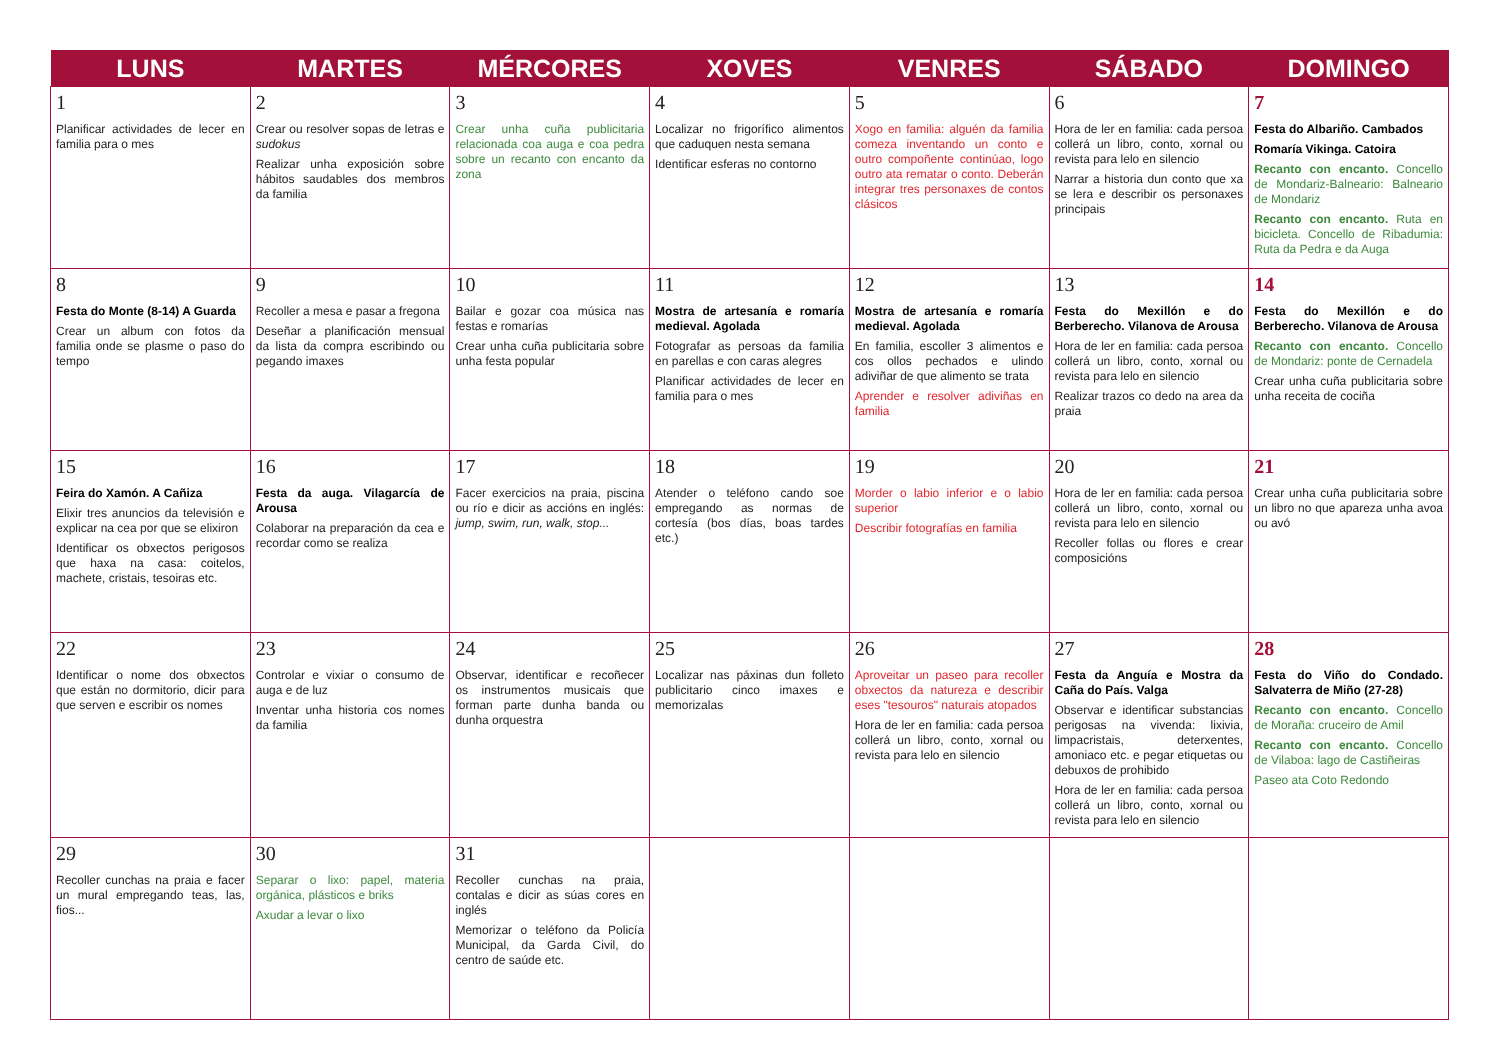| LUNS | MARTES | MÉRCORES | XOVES | VENRES | SÁBADO | DOMINGO |
| --- | --- | --- | --- | --- | --- | --- |
| 1 Planificar actividades de lecer en familia para o mes | 2 Crear ou resolver sopas de letras e sudokus Realizar unha exposición sobre hábitos saudables dos membros da familia | 3 Crear unha cuña publicitaria relacionada coa auga e coa pedra sobre un recanto con encanto da zona | 4 Localizar no frigorífico alimentos que caduquen nesta semana Identificar esferas no contorno | 5 Xogo en familia: alguén da familia comeza inventando un conto e outro compoñente continúao, logo outro ata rematar o conto. Deberán integrar tres personaxes de contos clásicos | 6 Hora de ler en familia: cada persoa collerá un libro, conto, xornal ou revista para lelo en silencio Narrar a historia dun conto que xa se lera e describir os personaxes principais | 7 Festa do Albariño. Cambados Romaría Vikinga. Catoira Recanto con encanto. Concello de Mondariz-Balneario: Balneario de Mondariz Recanto con encanto. Ruta en bicicleta. Concello de Ribadumia: Ruta da Pedra e da Auga |
| 8 Festa do Monte (8-14) A Guarda Crear un album con fotos da familia onde se plasme o paso do tempo | 9 Recoller a mesa e pasar a fregona Deseñar a planificación mensual da lista da compra escribindo ou pegando imaxes | 10 Bailar e gozar coa música nas festas e romarías Crear unha cuña publicitaria sobre unha festa popular | 11 Mostra de artesanía e romaría medieval. Agolada Fotografar as persoas da familia en parellas e con caras alegres Planificar actividades de lecer en familia para o mes | 12 Mostra de artesanía e romaría medieval. Agolada En familia, escoller 3 alimentos e cos ollos pechados e ulindo adiviñar de que alimento se trata Aprender e resolver adiviñas en familia | 13 Festa do Mexillón e do Berberecho. Vilanova de Arousa Hora de ler en familia: cada persoa collerá un libro, conto, xornal ou revista para lelo en silencio Realizar trazos co dedo na area da praia | 14 Festa do Mexillón e do Berberecho. Vilanova de Arousa Recanto con encanto. Concello de Mondariz: ponte de Cernadela Crear unha cuña publicitaria sobre unha receita de cociña |
| 15 Feira do Xamón. A Cañiza Elixir tres anuncios da televisión e explicar na cea por que se elixiron Identificar os obxectos perigosos que haxa na casa: coitelos, machete, cristais, tesoiras etc. | 16 Festa da auga. Vilagarcía de Arousa Colaborar na preparación da cea e recordar como se realiza | 17 Facer exercicios na praia, piscina ou río e dicir as accións en inglés: jump, swim, run, walk, stop... | 18 Atender o teléfono cando soe empregando as normas de cortesía (bos días, boas tardes etc.) | 19 Morder o labio inferior e o labio superior Describir fotografías en familia | 20 Hora de ler en familia: cada persoa collerá un libro, conto, xornal ou revista para lelo en silencio Recoller follas ou flores e crear composicións | 21 Crear unha cuña publicitaria sobre un libro no que apareza unha avoa ou avó |
| 22 Identificar o nome dos obxectos que están no dormitorio, dicir para que serven e escribir os nomes | 23 Controlar e vixiar o consumo de auga e de luz Inventar unha historia cos nomes da familia | 24 Observar, identificar e recoñecer os instrumentos musicais que forman parte dunha banda ou dunha orquestra | 25 Localizar nas páxinas dun folleto publicitario cinco imaxes e memorizalas | 26 Aproveitar un paseo para recoller obxectos da natureza e describir eses "tesouros" naturais atopados Hora de ler en familia: cada persoa collerá un libro, conto, xornal ou revista para lelo en silencio | 27 Festa da Anguía e Mostra da Caña do País. Valga Observar e identificar substancias perigosas na vivenda: lixivia, limpacristais, deterxentes, amoniaco etc. e pegar etiquetas ou debuxos de prohibido Hora de ler en familia: cada persoa collerá un libro, conto, xornal ou revista para lelo en silencio | 28 Festa do Viño do Condado. Salvaterra de Miño (27-28) Recanto con encanto. Concello de Moraña: cruceiro de Amil Recanto con encanto. Concello de Vilaboa: lago de Castiñeiras Paseo ata Coto Redondo |
| 29 Recoller cunchas na praia e facer un mural empregando teas, las, fios... | 30 Separar o lixo: papel, materia orgánica, plásticos e briks Axudar a levar o lixo | 31 Recoller cunchas na praia, contalas e dicir as súas cores en inglés Memorizar o teléfono da Policía Municipal, da Garda Civil, do centro de saúde etc. | | | | |